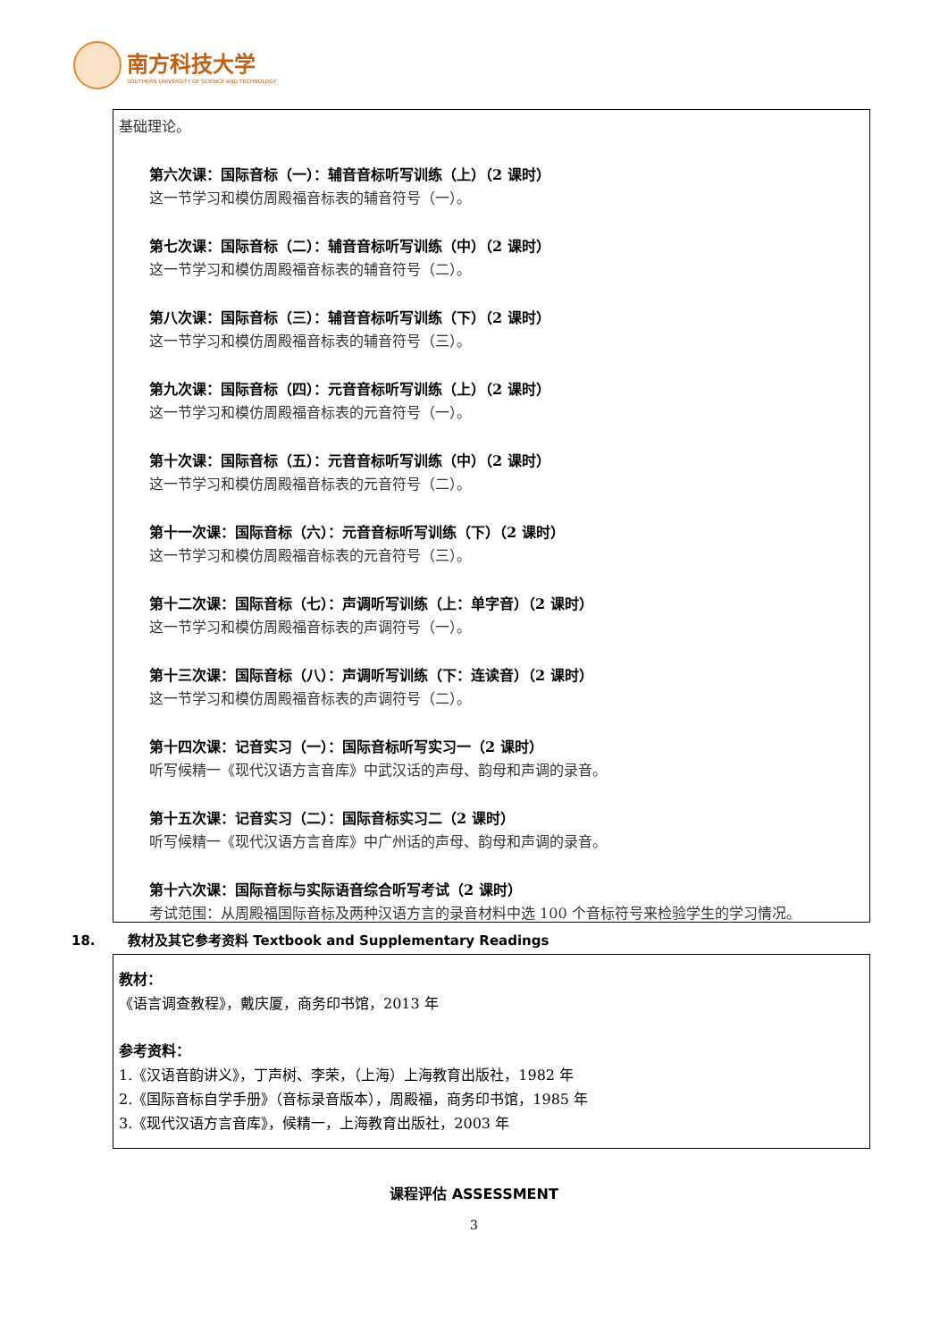南方科技大学
SOUTHERN UNIVERSITY OF SCIENCE AND TECHNOLOGY
基础理论。
第六次课：国际音标（一）：辅音音标听写训练（上）（2 课时）
这一节学习和模仿周殿福音标表的辅音符号（一）。
第七次课：国际音标（二）：辅音音标听写训练（中）（2 课时）
这一节学习和模仿周殿福音标表的辅音符号（二）。
第八次课：国际音标（三）：辅音音标听写训练（下）（2 课时）
这一节学习和模仿周殿福音标表的辅音符号（三）。
第九次课：国际音标（四）：元音音标听写训练（上）（2 课时）
这一节学习和模仿周殿福音标表的元音符号（一）。
第十次课：国际音标（五）：元音音标听写训练（中）（2 课时）
这一节学习和模仿周殿福音标表的元音符号（二）。
第十一次课：国际音标（六）：元音音标听写训练（下）（2 课时）
这一节学习和模仿周殿福音标表的元音符号（三）。
第十二次课：国际音标（七）：声调听写训练（上：单字音）（2 课时）
这一节学习和模仿周殿福音标表的声调符号（一）。
第十三次课：国际音标（八）：声调听写训练（下：连读音）（2 课时）
这一节学习和模仿周殿福音标表的声调符号（二）。
第十四次课：记音实习（一）：国际音标听写实习一（2 课时）
听写候精一《现代汉语方言音库》中武汉话的声母、韵母和声调的录音。
第十五次课：记音实习（二）：国际音标实习二（2 课时）
听写候精一《现代汉语方言音库》中广州话的声母、韵母和声调的录音。
第十六次课：国际音标与实际语音综合听写考试（2 课时）
考试范围：从周殿福国际音标及两种汉语方言的录音材料中选 100 个音标符号来检验学生的学习情况。
18. 教材及其它参考资料 Textbook and Supplementary Readings
教材：
《语言调查教程》，戴庆厦，商务印书馆，2013 年
参考资料：
1.《汉语音韵讲义》，丁声树、李荣，（上海）上海教育出版社，1982 年
2.《国际音标自学手册》（音标录音版本），周殿福，商务印书馆，1985 年
3.《现代汉语方言音库》，候精一，上海教育出版社，2003 年
课程评估 ASSESSMENT
3